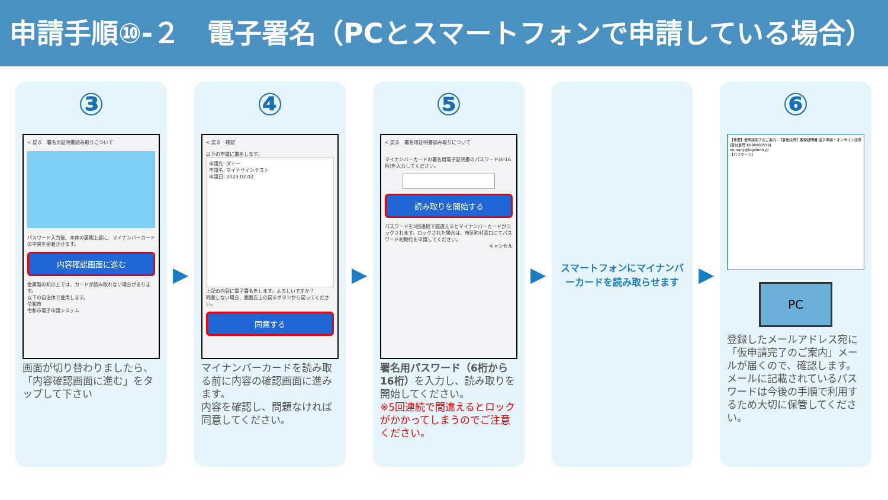申請手順⑩-２　電子署名（PCとスマートフォンで申請している場合）
③
< 戻る　署名用証明書読み取りについて
パスワード入力後、本体の裏側上部に、マイナンバーカードの中央を密着させます。
内容確認画面に進む
金属製の机の上では、カードが読み取れない場合があります。
以下の自治体で使用します。
令和市
令和市電子申請システム
画面が切り替わりましたら、「内容確認画面に進む」をタップして下さい
▶
④
< 戻る　確認
以下の申請に署名します。
申請先: ダミー
申請名: マイナサインテスト
申請日: 2023.02.02
上記の内容に電子署名をします。よろしいですか？
同意しない場合、画面左上の戻るボタンから戻ってください。
同意する
マイナンバーカードを読み取る前に内容の確認画面に進みます。
内容を確認し、問題なければ同意してください。
▶
⑤
< 戻る　署名用証明書読み取りについて
マイナンバーカードの署名用電子証明書のパスワード(6-16桁)を入力してください。
読み取りを開始する
パスワードを5回連続で間違えるとマイナンバーカードがロックされます。ロックされた場合は、市区町村窓口にてパスワード初期化を申請してください。
キャンセル
署名用パスワード（6桁から16桁）を入力し、読み取りを開始してください。
※5回連続で間違えるとロックがかかってしまうのでご注意ください。
▶
スマートフォンにマイナンバーカードを読み取らせます
▶
⑥
【重要】仮申請完了のご案内 -【事後決済】各種証明書 電子申請・オンライン決済 [受付番号:KR00000559]
no-reply@logoform.jp
【パスワード】
PC
登録したメールアドレス宛に「仮申請完了のご案内」メールが届くので、確認します。メールに記載されているパスワードは今後の手順で利用するため大切に保管してください。